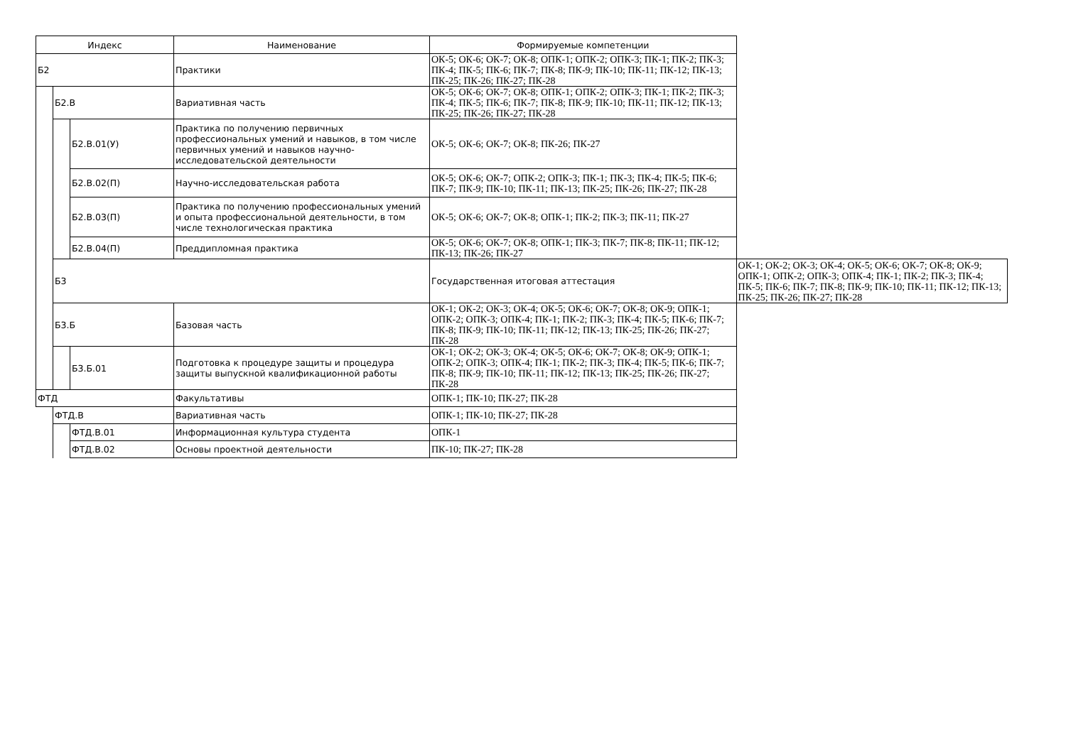| Индекс | | | Наименование | Формируемые компетенции | |
| --- | --- | --- | --- | --- | --- |
| Б2 | | | Практики | ОК-5; ОК-6; ОК-7; ОК-8; ОПК-1; ОПК-2; ОПК-3; ПК-1; ПК-2; ПК-3; ПК-4; ПК-5; ПК-6; ПК-7; ПК-8; ПК-9; ПК-10; ПК-11; ПК-12; ПК-13; ПК-25; ПК-26; ПК-27; ПК-28 | |
| | Б2.В | | Вариативная часть | ОК-5; ОК-6; ОК-7; ОК-8; ОПК-1; ОПК-2; ОПК-3; ПК-1; ПК-2; ПК-3; ПК-4; ПК-5; ПК-6; ПК-7; ПК-8; ПК-9; ПК-10; ПК-11; ПК-12; ПК-13; ПК-25; ПК-26; ПК-27; ПК-28 | |
| | | Б2.В.01(У) | Практика по получению первичных профессиональных умений и навыков, в том числе первичных умений и навыков научно-исследовательской деятельности | ОК-5; ОК-6; ОК-7; ОК-8; ПК-26; ПК-27 | |
| | | Б2.В.02(П) | Научно-исследовательская работа | ОК-5; ОК-6; ОК-7; ОПК-2; ОПК-3; ПК-1; ПК-3; ПК-4; ПК-5; ПК-6; ПК-7; ПК-9; ПК-10; ПК-11; ПК-13; ПК-25; ПК-26; ПК-27; ПК-28 | |
| | | Б2.В.03(П) | Практика по получению профессиональных умений и опыта профессиональной деятельности, в том числе технологическая практика | ОК-5; ОК-6; ОК-7; ОК-8; ОПК-1; ПК-2; ПК-3; ПК-11; ПК-27 | |
| | | Б2.В.04(П) | Преддипломная практика | ОК-5; ОК-6; ОК-7; ОК-8; ОПК-1; ПК-3; ПК-7; ПК-8; ПК-11; ПК-12; ПК-13; ПК-26; ПК-27 | |
| | Б3 | | | Государственная итоговая аттестация | ОК-1; ОК-2; ОК-3; ОК-4; ОК-5; ОК-6; ОК-7; ОК-8; ОК-9; ОПК-1; ОПК-2; ОПК-3; ОПК-4; ПК-1; ПК-2; ПК-3; ПК-4; ПК-5; ПК-6; ПК-7; ПК-8; ПК-9; ПК-10; ПК-11; ПК-12; ПК-13; ПК-25; ПК-26; ПК-27; ПК-28 |
| | Б3.Б | | Базовая часть | ОК-1; ОК-2; ОК-3; ОК-4; ОК-5; ОК-6; ОК-7; ОК-8; ОК-9; ОПК-1; ОПК-2; ОПК-3; ОПК-4; ПК-1; ПК-2; ПК-3; ПК-4; ПК-5; ПК-6; ПК-7; ПК-8; ПК-9; ПК-10; ПК-11; ПК-12; ПК-13; ПК-25; ПК-26; ПК-27; ПК-28 | |
| | | Б3.Б.01 | Подготовка к процедуре защиты и процедура защиты выпускной квалификационной работы | ОК-1; ОК-2; ОК-3; ОК-4; ОК-5; ОК-6; ОК-7; ОК-8; ОК-9; ОПК-1; ОПК-2; ОПК-3; ОПК-4; ПК-1; ПК-2; ПК-3; ПК-4; ПК-5; ПК-6; ПК-7; ПК-8; ПК-9; ПК-10; ПК-11; ПК-12; ПК-13; ПК-25; ПК-26; ПК-27; ПК-28 | |
| ФТД | | | Факультативы | ОПК-1; ПК-10; ПК-27; ПК-28 | |
| | ФТД.В | | Вариативная часть | ОПК-1; ПК-10; ПК-27; ПК-28 | |
| | | ФТД.В.01 | Информационная культура студента | ОПК-1 | |
| | | ФТД.В.02 | Основы проектной деятельности | ПК-10; ПК-27; ПК-28 | |